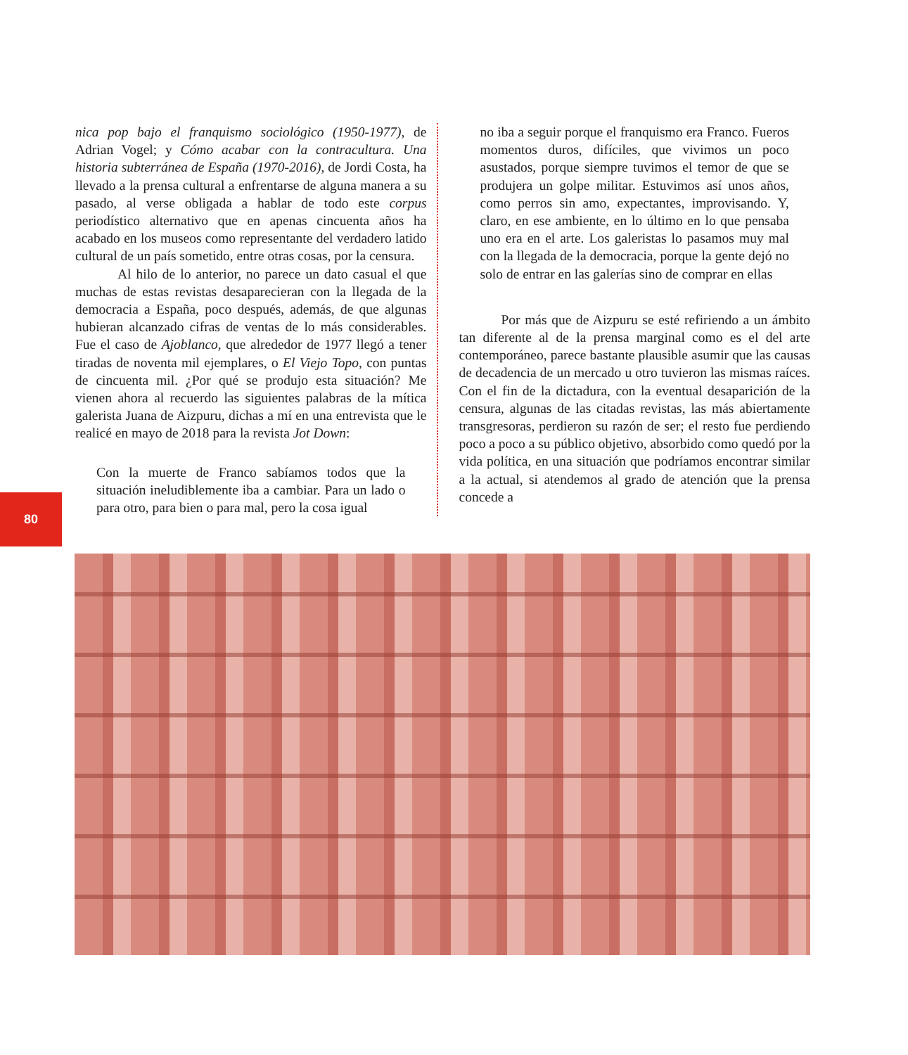nica pop bajo el franquismo sociológico (1950-1977), de Adrian Vogel; y Cómo acabar con la contracultura. Una historia subterránea de España (1970-2016), de Jordi Costa, ha llevado a la prensa cultural a enfrentarse de alguna manera a su pasado, al verse obligada a hablar de todo este corpus periodístico alternativo que en apenas cincuenta años ha acabado en los museos como representante del verdadero latido cultural de un país sometido, entre otras cosas, por la censura.
Al hilo de lo anterior, no parece un dato casual el que muchas de estas revistas desaparecieran con la llegada de la democracia a España, poco después, además, de que algunas hubieran alcanzado cifras de ventas de lo más considerables. Fue el caso de Ajoblanco, que alrededor de 1977 llegó a tener tiradas de noventa mil ejemplares, o El Viejo Topo, con puntas de cincuenta mil. ¿Por qué se produjo esta situación? Me vienen ahora al recuerdo las siguientes palabras de la mítica galerista Juana de Aizpuru, dichas a mí en una entrevista que le realicé en mayo de 2018 para la revista Jot Down:
Con la muerte de Franco sabíamos todos que la situación ineludiblemente iba a cambiar. Para un lado o para otro, para bien o para mal, pero la cosa igual
no iba a seguir porque el franquismo era Franco. Fueros momentos duros, difíciles, que vivimos un poco asustados, porque siempre tuvimos el temor de que se produjera un golpe militar. Estuvimos así unos años, como perros sin amo, expectantes, improvisando. Y, claro, en ese ambiente, en lo último en lo que pensaba uno era en el arte. Los galeristas lo pasamos muy mal con la llegada de la democracia, porque la gente dejó no solo de entrar en las galerías sino de comprar en ellas
Por más que de Aizpuru se esté refiriendo a un ámbito tan diferente al de la prensa marginal como es el del arte contemporáneo, parece bastante plausible asumir que las causas de decadencia de un mercado u otro tuvieron las mismas raíces. Con el fin de la dictadura, con la eventual desaparición de la censura, algunas de las citadas revistas, las más abiertamente transgresoras, perdieron su razón de ser; el resto fue perdiendo poco a poco a su público objetivo, absorbido como quedó por la vida política, en una situación que podríamos encontrar similar a la actual, si atendemos al grado de atención que la prensa concede a
80